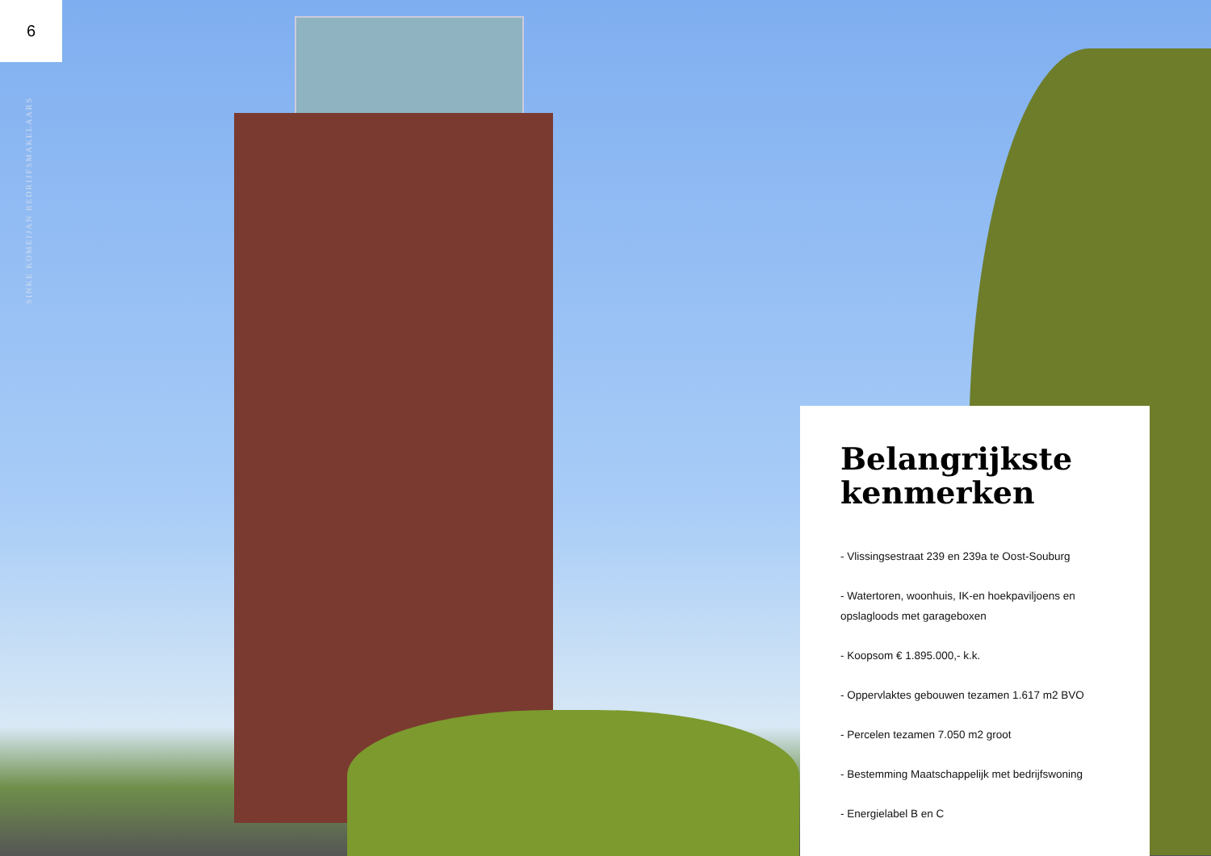6
SINKE KOMEIJAN BEDRIJFSMAKELAARS
Belangrijkste kenmerken
- Vlissingsestraat 239 en 239a te Oost-Souburg
- Watertoren, woonhuis, IK-en hoekpaviljoens en opslagloods met garageboxen
- Koopsom € 1.895.000,- k.k.
- Oppervlaktes gebouwen tezamen 1.617 m2 BVO
- Percelen tezamen 7.050 m2 groot
- Bestemming Maatschappelijk met bedrijfswoning
- Energielabel B en C